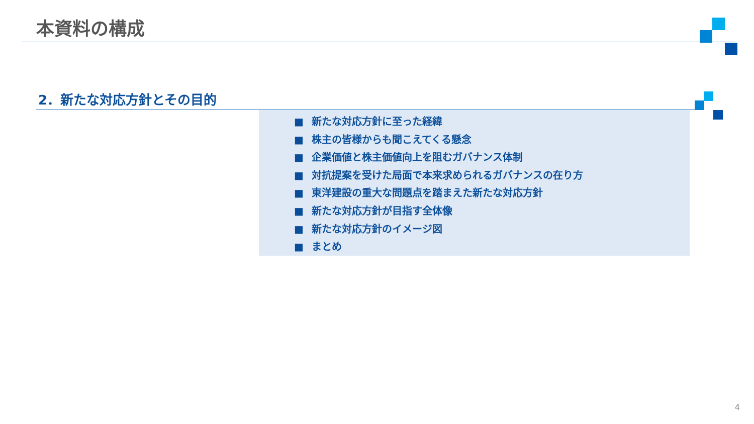本資料の構成
2．新たな対応方針とその目的
■ 新たな対応方針に至った経緯
■ 株主の皆様からも聞こえてくる懸念
■ 企業価値と株主価値向上を阻むガバナンス体制
■ 対抗提案を受けた局面で本来求められるガバナンスの在り方
■ 東洋建設の重大な問題点を踏まえた新たな対応方針
■ 新たな対応方針が目指す全体像
■ 新たな対応方針のイメージ図
■ まとめ
4